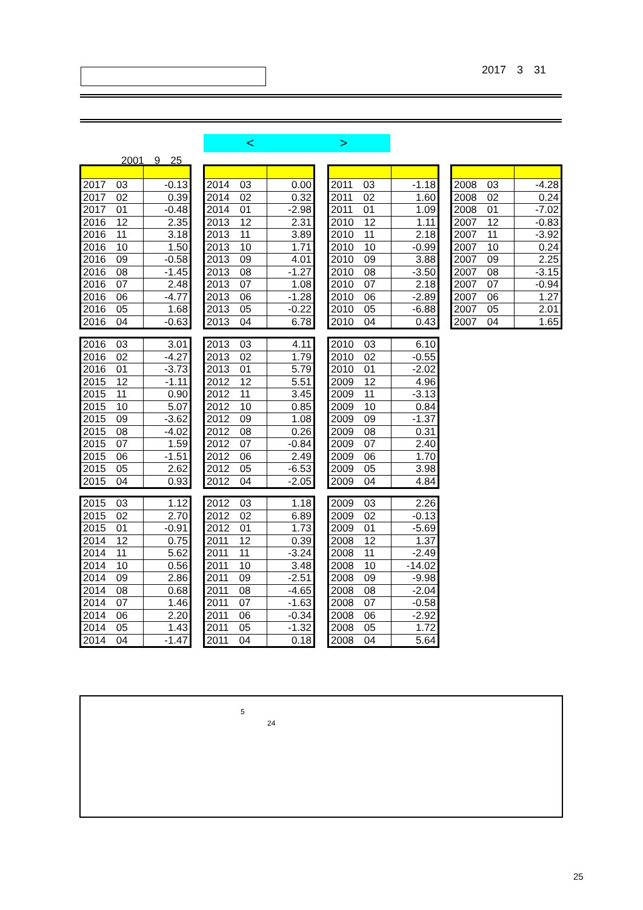2017　3　31
< >
2001　9　25
| 2017 03 | -0.13 |
| 2017 02 | 0.39 |
| 2017 01 | -0.48 |
| 2016 12 | 2.35 |
| 2016 11 | 3.18 |
| 2016 10 | 1.50 |
| 2016 09 | -0.58 |
| 2016 08 | -1.45 |
| 2016 07 | 2.48 |
| 2016 06 | -4.77 |
| 2016 05 | 1.68 |
| 2016 04 | -0.63 |
| 2014 03 | 0.00 |
| 2014 02 | 0.32 |
| 2014 01 | -2.98 |
| 2013 12 | 2.31 |
| 2013 11 | 3.89 |
| 2013 10 | 1.71 |
| 2013 09 | 4.01 |
| 2013 08 | -1.27 |
| 2013 07 | 1.08 |
| 2013 06 | -1.28 |
| 2013 05 | -0.22 |
| 2013 04 | 6.78 |
| 2011 03 | -1.18 |
| 2011 02 | 1.60 |
| 2011 01 | 1.09 |
| 2010 12 | 1.11 |
| 2010 11 | 2.18 |
| 2010 10 | -0.99 |
| 2010 09 | 3.88 |
| 2010 08 | -3.50 |
| 2010 07 | 2.18 |
| 2010 06 | -2.89 |
| 2010 05 | -6.88 |
| 2010 04 | 0.43 |
| 2008 03 | -4.28 |
| 2008 02 | 0.24 |
| 2008 01 | -7.02 |
| 2007 12 | -0.83 |
| 2007 11 | -3.92 |
| 2007 10 | 0.24 |
| 2007 09 | 2.25 |
| 2007 08 | -3.15 |
| 2007 07 | -0.94 |
| 2007 06 | 1.27 |
| 2007 05 | 2.01 |
| 2007 04 | 1.65 |
| 2016 03 | 3.01 |
| 2016 02 | -4.27 |
| 2016 01 | -3.73 |
| 2015 12 | -1.11 |
| 2015 11 | 0.90 |
| 2015 10 | 5.07 |
| 2015 09 | -3.62 |
| 2015 08 | -4.02 |
| 2015 07 | 1.59 |
| 2015 06 | -1.51 |
| 2015 05 | 2.62 |
| 2015 04 | 0.93 |
| 2013 03 | 4.11 |
| 2013 02 | 1.79 |
| 2013 01 | 5.79 |
| 2012 12 | 5.51 |
| 2012 11 | 3.45 |
| 2012 10 | 0.85 |
| 2012 09 | 1.08 |
| 2012 08 | 0.26 |
| 2012 07 | -0.84 |
| 2012 06 | 2.49 |
| 2012 05 | -6.53 |
| 2012 04 | -2.05 |
| 2010 03 | 6.10 |
| 2010 02 | -0.55 |
| 2010 01 | -2.02 |
| 2009 12 | 4.96 |
| 2009 11 | -3.13 |
| 2009 10 | 0.84 |
| 2009 09 | -1.37 |
| 2009 08 | 0.31 |
| 2009 07 | 2.40 |
| 2009 06 | 1.70 |
| 2009 05 | 3.98 |
| 2009 04 | 4.84 |
| 2015 03 | 1.12 |
| 2015 02 | 2.70 |
| 2015 01 | -0.91 |
| 2014 12 | 0.75 |
| 2014 11 | 5.62 |
| 2014 10 | 0.56 |
| 2014 09 | 2.86 |
| 2014 08 | 0.68 |
| 2014 07 | 1.46 |
| 2014 06 | 2.20 |
| 2014 05 | 1.43 |
| 2014 04 | -1.47 |
| 2012 03 | 1.18 |
| 2012 02 | 6.89 |
| 2012 01 | 1.73 |
| 2011 12 | 0.39 |
| 2011 11 | -3.24 |
| 2011 10 | 3.48 |
| 2011 09 | -2.51 |
| 2011 08 | -4.65 |
| 2011 07 | -1.63 |
| 2011 06 | -0.34 |
| 2011 05 | -1.32 |
| 2011 04 | 0.18 |
| 2009 03 | 2.26 |
| 2009 02 | -0.13 |
| 2009 01 | -5.69 |
| 2008 12 | 1.37 |
| 2008 11 | -2.49 |
| 2008 10 | -14.02 |
| 2008 09 | -9.98 |
| 2008 08 | -2.04 |
| 2008 07 | -0.58 |
| 2008 06 | -2.92 |
| 2008 05 | 1.72 |
| 2008 04 | 5.64 |
5
24
25